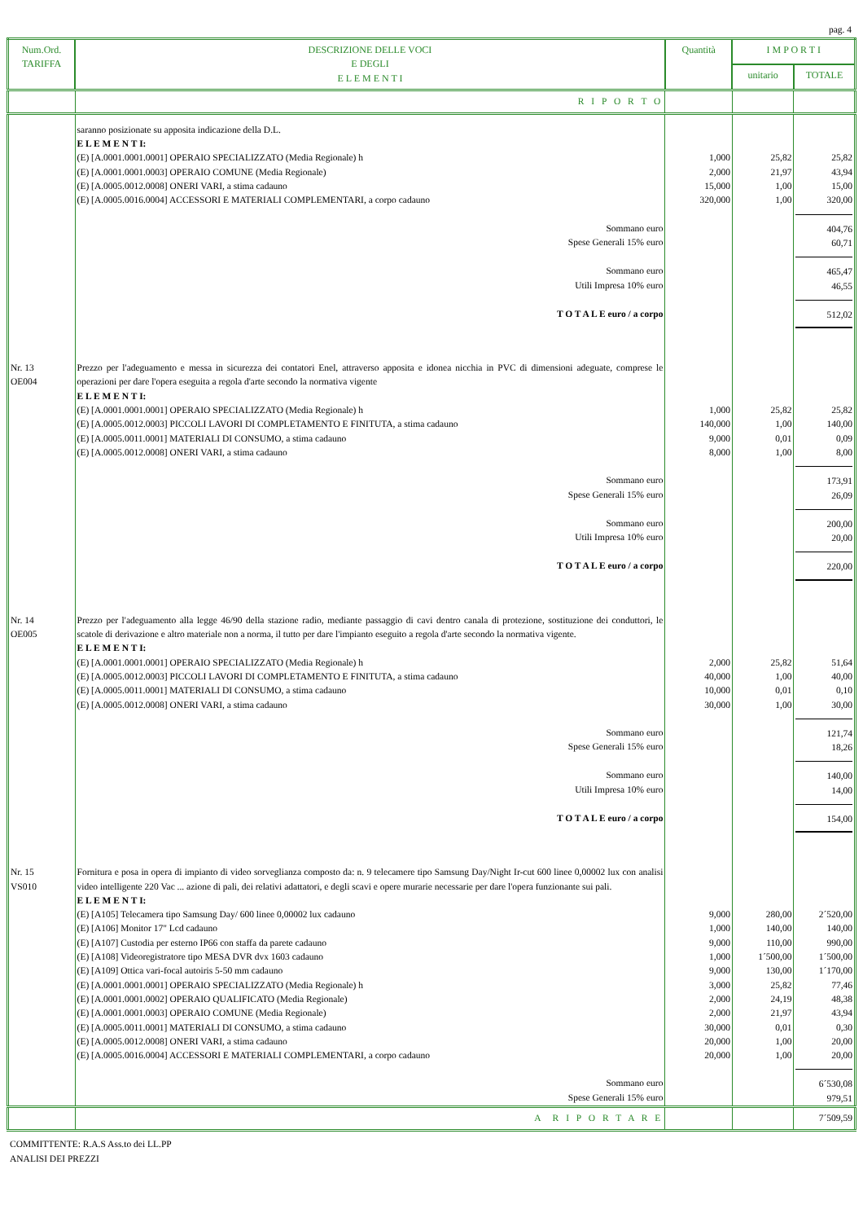pag. 4
| Num.Ord. TARIFFA | DESCRIZIONE DELLE VOCI E DEGLI E L E M E N T I | Quantità | I M P O R T I | |
| --- | --- | --- | --- | --- |
| | | | unitario | TOTALE |
| | R I P O R T O | | | |
| | saranno posizionate su apposita indicazione della D.L. E L E M E N T I: | | | |
| | (E) [A.0001.0001.0001] OPERAIO SPECIALIZZATO (Media Regionale) h | 1,000 | 25,82 | 25,82 |
| | (E) [A.0001.0001.0003] OPERAIO COMUNE (Media Regionale) | 2,000 | 21,97 | 43,94 |
| | (E) [A.0005.0012.0008] ONERI VARI, a stima cadauno | 15,000 | 1,00 | 15,00 |
| | (E) [A.0005.0016.0004] ACCESSORI E MATERIALI COMPLEMENTARI, a corpo cadauno | 320,000 | 1,00 | 320,00 |
| | Sommano euro Spese Generali 15% euro | | | 404,76 60,71 |
| | Sommano euro Utili Impresa 10% euro | | | 465,47 46,55 |
| | T O T A L E euro / a corpo | | | 512,02 |
| Nr. 13 OE004 | Prezzo per l'adeguamento e messa in sicurezza dei contatori Enel, attraverso apposita e idonea nicchia in PVC di dimensioni adeguate, comprese le operazioni per dare l'opera eseguita a regola d'arte secondo la normativa vigente E L E M E N T I: | | | |
| | (E) [A.0001.0001.0001] OPERAIO SPECIALIZZATO (Media Regionale) h | 1,000 | 25,82 | 25,82 |
| | (E) [A.0005.0012.0003] PICCOLI LAVORI DI COMPLETAMENTO E FINITUTA, a stima cadauno | 140,000 | 1,00 | 140,00 |
| | (E) [A.0005.0011.0001] MATERIALI DI CONSUMO, a stima cadauno | 9,000 | 0,01 | 0,09 |
| | (E) [A.0005.0012.0008] ONERI VARI, a stima cadauno | 8,000 | 1,00 | 8,00 |
| | Sommano euro Spese Generali 15% euro | | | 173,91 26,09 |
| | Sommano euro Utili Impresa 10% euro | | | 200,00 20,00 |
| | T O T A L E euro / a corpo | | | 220,00 |
| Nr. 14 OE005 | Prezzo per l'adeguamento alla legge 46/90 della stazione radio, mediante passaggio di cavi dentro canala di protezione, sostituzione dei conduttori, le scatole di derivazione e altro materiale non a norma, il tutto per dare l'impianto eseguito a regola d'arte secondo la normativa vigente. E L E M E N T I: | | | |
| | (E) [A.0001.0001.0001] OPERAIO SPECIALIZZATO (Media Regionale) h | 2,000 | 25,82 | 51,64 |
| | (E) [A.0005.0012.0003] PICCOLI LAVORI DI COMPLETAMENTO E FINITUTA, a stima cadauno | 40,000 | 1,00 | 40,00 |
| | (E) [A.0005.0011.0001] MATERIALI DI CONSUMO, a stima cadauno | 10,000 | 0,01 | 0,10 |
| | (E) [A.0005.0012.0008] ONERI VARI, a stima cadauno | 30,000 | 1,00 | 30,00 |
| | Sommano euro Spese Generali 15% euro | | | 121,74 18,26 |
| | Sommano euro Utili Impresa 10% euro | | | 140,00 14,00 |
| | T O T A L E euro / a corpo | | | 154,00 |
| Nr. 15 VS010 | Fornitura e posa in opera di impianto di video sorveglianza composto da: n. 9 telecamere tipo Samsung Day/Night Ir-cut 600 linee 0,00002 lux con analisi video intelligente 220 Vac ... azione di pali, dei relativi adattatori, e degli scavi e opere murarie necessarie per dare l'opera funzionante sui pali. E L E M E N T I: | | | |
| | (E) [A105] Telecamera tipo Samsung Day/ 600 linee 0,00002 lux cadauno | 9,000 | 280,00 | 2´520,00 |
| | (E) [A106] Monitor 17" Lcd cadauno | 1,000 | 140,00 | 140,00 |
| | (E) [A107] Custodia per esterno IP66 con staffa da parete cadauno | 9,000 | 110,00 | 990,00 |
| | (E) [A108] Videoregistratore tipo MESA DVR dvx 1603 cadauno | 1,000 | 1´500,00 | 1´500,00 |
| | (E) [A109] Ottica vari-focal autoiris 5-50 mm cadauno | 9,000 | 130,00 | 1´170,00 |
| | (E) [A.0001.0001.0001] OPERAIO SPECIALIZZATO (Media Regionale) h | 3,000 | 25,82 | 77,46 |
| | (E) [A.0001.0001.0002] OPERAIO QUALIFICATO (Media Regionale) | 2,000 | 24,19 | 48,38 |
| | (E) [A.0001.0001.0003] OPERAIO COMUNE (Media Regionale) | 2,000 | 21,97 | 43,94 |
| | (E) [A.0005.0011.0001] MATERIALI DI CONSUMO, a stima cadauno | 30,000 | 0,01 | 0,30 |
| | (E) [A.0005.0012.0008] ONERI VARI, a stima cadauno | 20,000 | 1,00 | 20,00 |
| | (E) [A.0005.0016.0004] ACCESSORI E MATERIALI COMPLEMENTARI, a corpo cadauno | 20,000 | 1,00 | 20,00 |
| | Sommano euro Spese Generali 15% euro | | | 6´530,08 979,51 |
| | A R I P O R T A R E | | | 7´509,59 |
COMMITTENTE: R.A.S Ass.to dei LL.PP
ANALISI DEI PREZZI